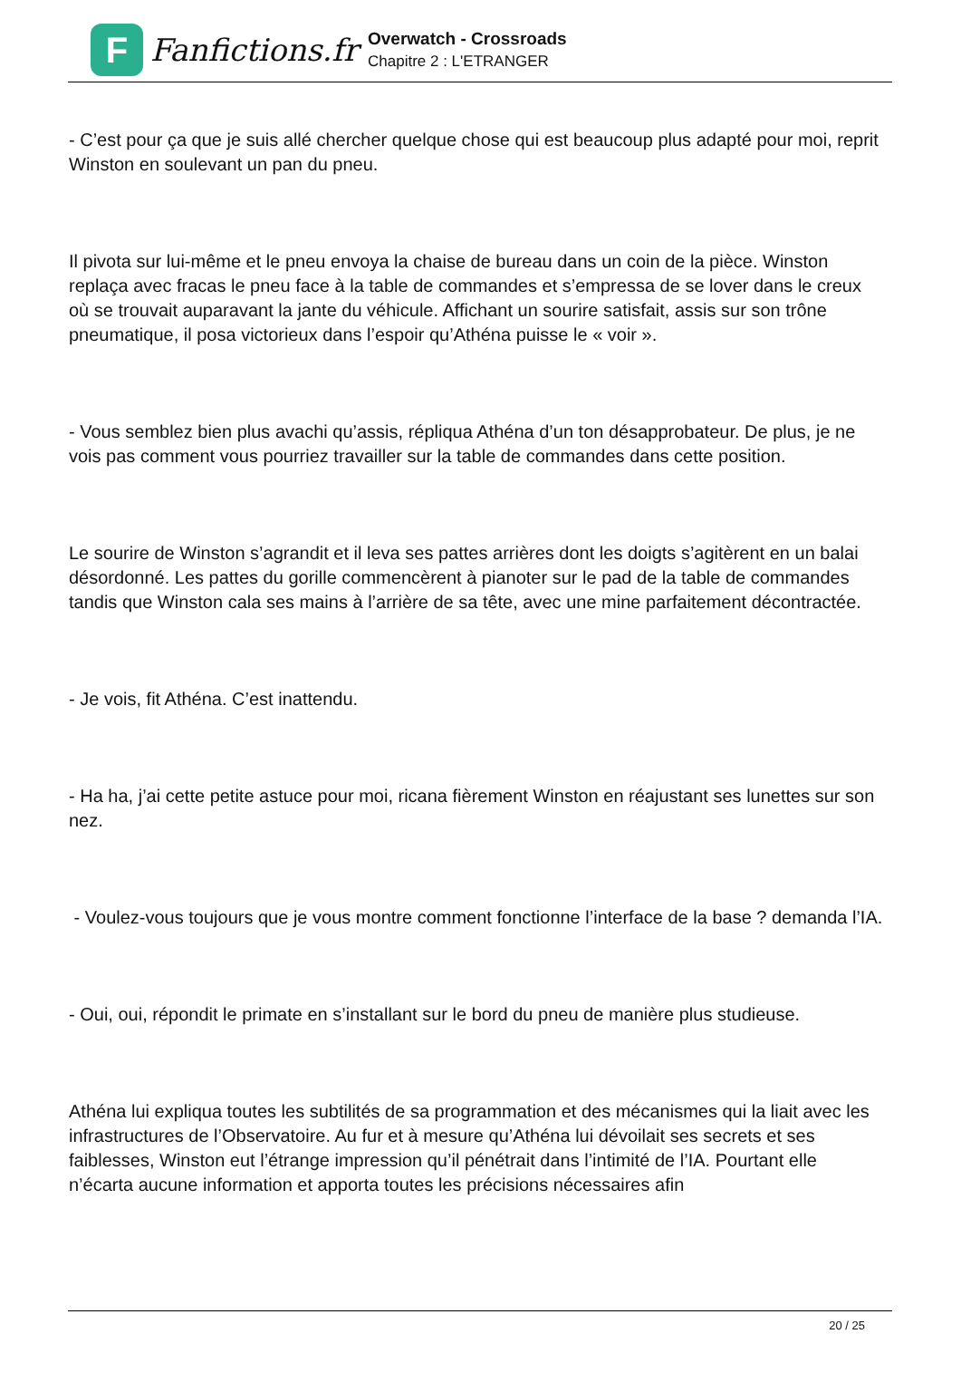F
Fanfictions.fr
Overwatch - Crossroads
Chapitre 2 : L'ETRANGER
- C’est pour ça que je suis allé chercher quelque chose qui est beaucoup plus adapté pour moi, reprit Winston en soulevant un pan du pneu.
Il pivota sur lui-même et le pneu envoya la chaise de bureau dans un coin de la pièce. Winston replaça avec fracas le pneu face à la table de commandes et s’empressa de se lover dans le creux où se trouvait auparavant la jante du véhicule. Affichant un sourire satisfait, assis sur son trône pneumatique, il posa victorieux dans l’espoir qu’Athéna puisse le « voir ».
- Vous semblez bien plus avachi qu’assis, répliqua Athéna d’un ton désapprobateur. De plus, je ne vois pas comment vous pourriez travailler sur la table de commandes dans cette position.
Le sourire de Winston s’agrandit et il leva ses pattes arrières dont les doigts s’agitèrent en un balai désordonné. Les pattes du gorille commencèrent à pianoter sur le pad de la table de commandes tandis que Winston cala ses mains à l’arrière de sa tête, avec une mine parfaitement décontractée.
- Je vois, fit Athéna. C’est inattendu.
- Ha ha, j’ai cette petite astuce pour moi, ricana fièrement Winston en réajustant ses lunettes sur son nez.
- Voulez-vous toujours que je vous montre comment fonctionne l’interface de la base ? demanda l’IA.
- Oui, oui, répondit le primate en s’installant sur le bord du pneu de manière plus studieuse.
Athéna lui expliqua toutes les subtilités de sa programmation et des mécanismes qui la liait avec les infrastructures de l’Observatoire. Au fur et à mesure qu’Athéna lui dévoilait ses secrets et ses faiblesses, Winston eut l’étrange impression qu’il pénétrait dans l’intimité de l’IA. Pourtant elle n’écarta aucune information et apporta toutes les précisions nécessaires afin
20 / 25